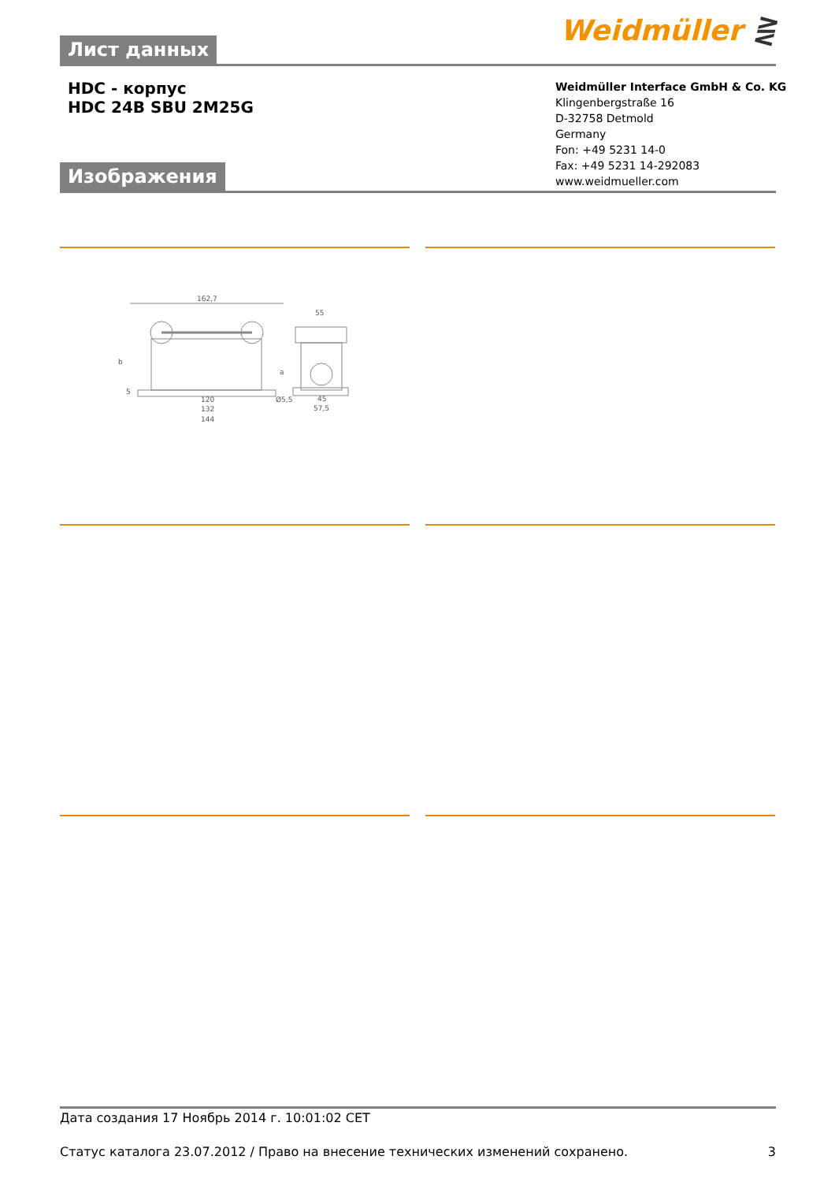Weidmüller ⋛ Лист данных
HDC - корпус
HDC 24B SBU 2M25G
Weidmüller Interface GmbH & Co. KG
Klingenbergstraße 16
D-32758 Detmold
Germany
Fon: +49 5231 14-0
Fax: +49 5231 14-292083
www.weidmueller.com
Изображения
162,7
120
132
144
Ø5,5
55
45
57,5
b
a
5
Дата создания 17 Ноябрь 2014 г. 10:01:02 CET
Статус каталога 23.07.2012 / Право на внесение технических изменений сохранено. 3